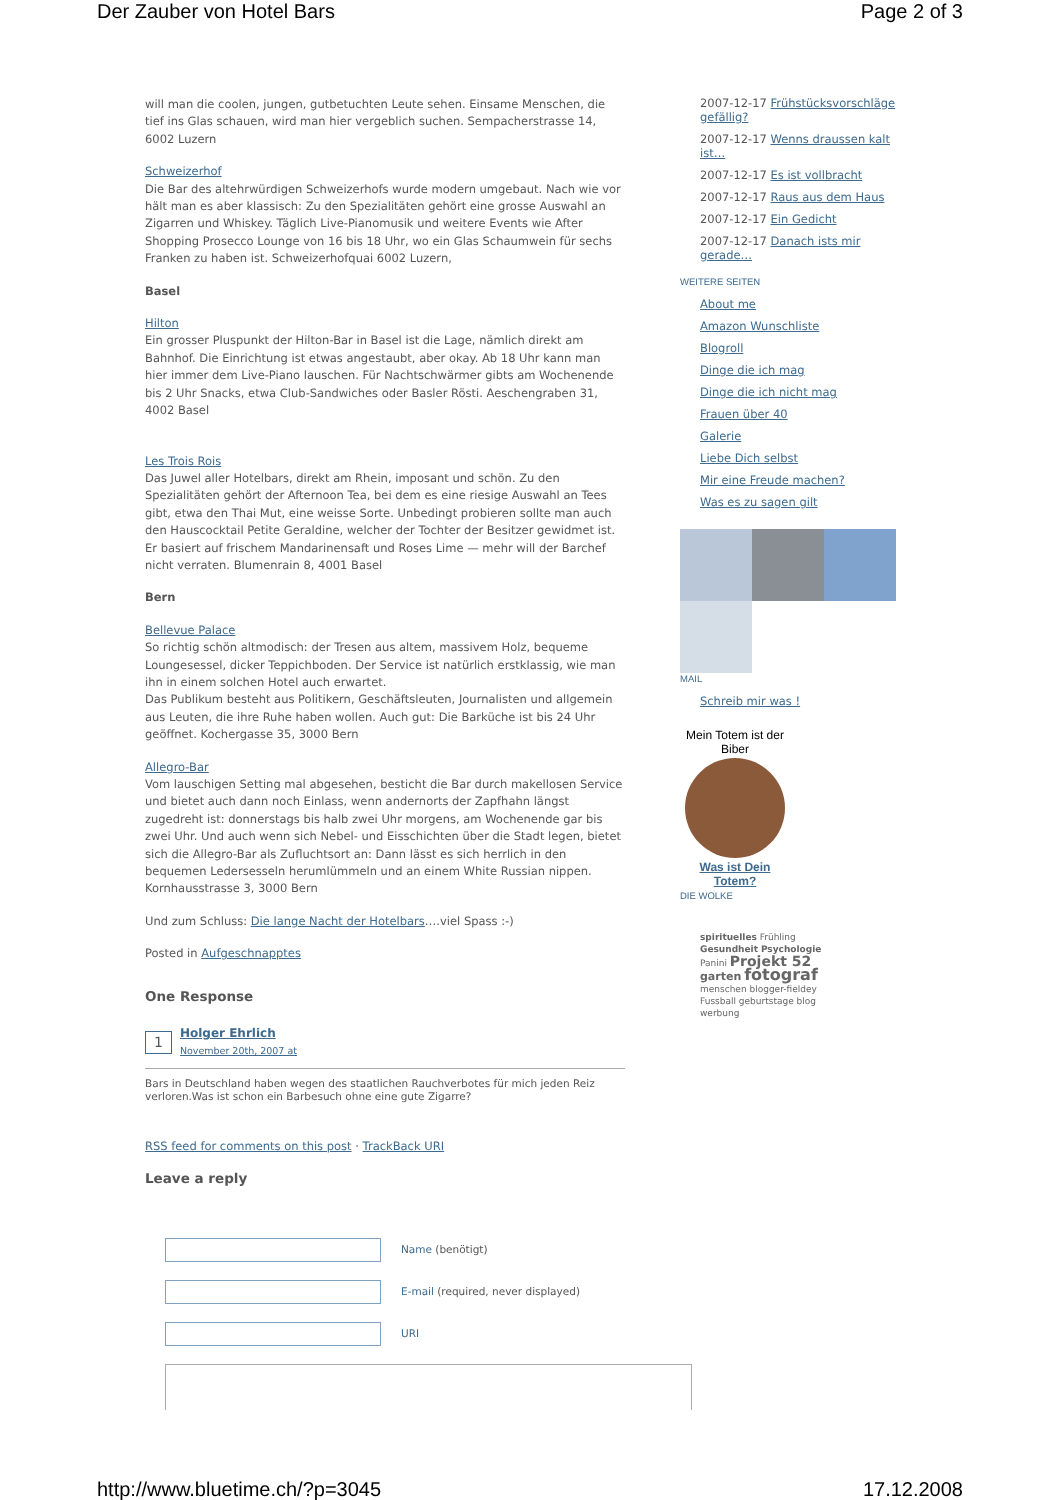Der Zauber von Hotel Bars Page 2 of 3
will man die coolen, jungen, gutbetuchten Leute sehen. Einsame Menschen, die tief ins Glas schauen, wird man hier vergeblich suchen. Sempacherstrasse 14, 6002 Luzern
Schweizerhof
Die Bar des altehrwürdigen Schweizerhofs wurde modern umgebaut. Nach wie vor hält man es aber klassisch: Zu den Spezialitäten gehört eine grosse Auswahl an Zigarren und Whiskey. Täglich Live-Pianomusik und weitere Events wie After Shopping Prosecco Lounge von 16 bis 18 Uhr, wo ein Glas Schaumwein für sechs Franken zu haben ist. Schweizerhofquai 6002 Luzern,
Basel
Hilton
Ein grosser Pluspunkt der Hilton-Bar in Basel ist die Lage, nämlich direkt am Bahnhof. Die Einrichtung ist etwas angestaubt, aber okay. Ab 18 Uhr kann man hier immer dem Live-Piano lauschen. Für Nachtschwärmer gibts am Wochenende bis 2 Uhr Snacks, etwa Club-Sandwiches oder Basler Rösti. Aeschengraben 31, 4002 Basel
Les Trois Rois
Das Juwel aller Hotelbars, direkt am Rhein, imposant und schön. Zu den Spezialitäten gehört der Afternoon Tea, bei dem es eine riesige Auswahl an Tees gibt, etwa den Thai Mut, eine weisse Sorte. Unbedingt probieren sollte man auch den Hauscocktail Petite Geraldine, welcher der Tochter der Besitzer gewidmet ist. Er basiert auf frischem Mandarinensaft und Roses Lime — mehr will der Barchef nicht verraten. Blumenrain 8, 4001 Basel
Bern
Bellevue Palace
So richtig schön altmodisch: der Tresen aus altem, massivem Holz, bequeme Loungesessel, dicker Teppichboden. Der Service ist natürlich erstklassig, wie man ihn in einem solchen Hotel auch erwartet.
Das Publikum besteht aus Politikern, Geschäftsleuten, Journalisten und allgemein aus Leuten, die ihre Ruhe haben wollen. Auch gut: Die Barküche ist bis 24 Uhr geöffnet. Kochergasse 35, 3000 Bern
Allegro-Bar
Vom lauschigen Setting mal abgesehen, besticht die Bar durch makellosen Service und bietet auch dann noch Einlass, wenn andernorts der Zapfhahn längst zugedreht ist: donnerstags bis halb zwei Uhr morgens, am Wochenende gar bis zwei Uhr. Und auch wenn sich Nebel- und Eisschichten über die Stadt legen, bietet sich die Allegro-Bar als Zufluchtsort an: Dann lässt es sich herrlich in den bequemen Ledersesseln herumlümmeln und an einem White Russian nippen. Kornhausstrasse 3, 3000 Bern
Und zum Schluss: Die lange Nacht der Hotelbars….viel Spass :-)
Posted in Aufgeschnapptes
One Response
1 Holger Ehrlich
November 20th, 2007 at
Bars in Deutschland haben wegen des staatlichen Rauchverbotes für mich jeden Reiz verloren.Was ist schon ein Barbesuch ohne eine gute Zigarre?
RSS feed for comments on this post · TrackBack URI
Leave a reply
Name (benötigt)
E-mail (required, never displayed)
URI
2007-12-17 Frühstücksvorschläge gefällig?
2007-12-17 Wenns draussen kalt ist…
2007-12-17 Es ist vollbracht
2007-12-17 Raus aus dem Haus
2007-12-17 Ein Gedicht
2007-12-17 Danach ists mir gerade…
WEITERE SEITEN
About me
Amazon Wunschliste
Blogroll
Dinge die ich mag
Dinge die ich nicht mag
Frauen über 40
Galerie
Liebe Dich selbst
Mir eine Freude machen?
Was es zu sagen gilt
MAIL
Schreib mir was !
Mein Totem ist der Biber
Was ist Dein Totem?
DIE WOLKE
spirituelles Frühling Gesundheit Psychologie Panini Projekt 52 garten fotograf menschen blogger-fieldey Fussball geburtstage blog werbung
http://www.bluetime.ch/?p=3045 17.12.2008